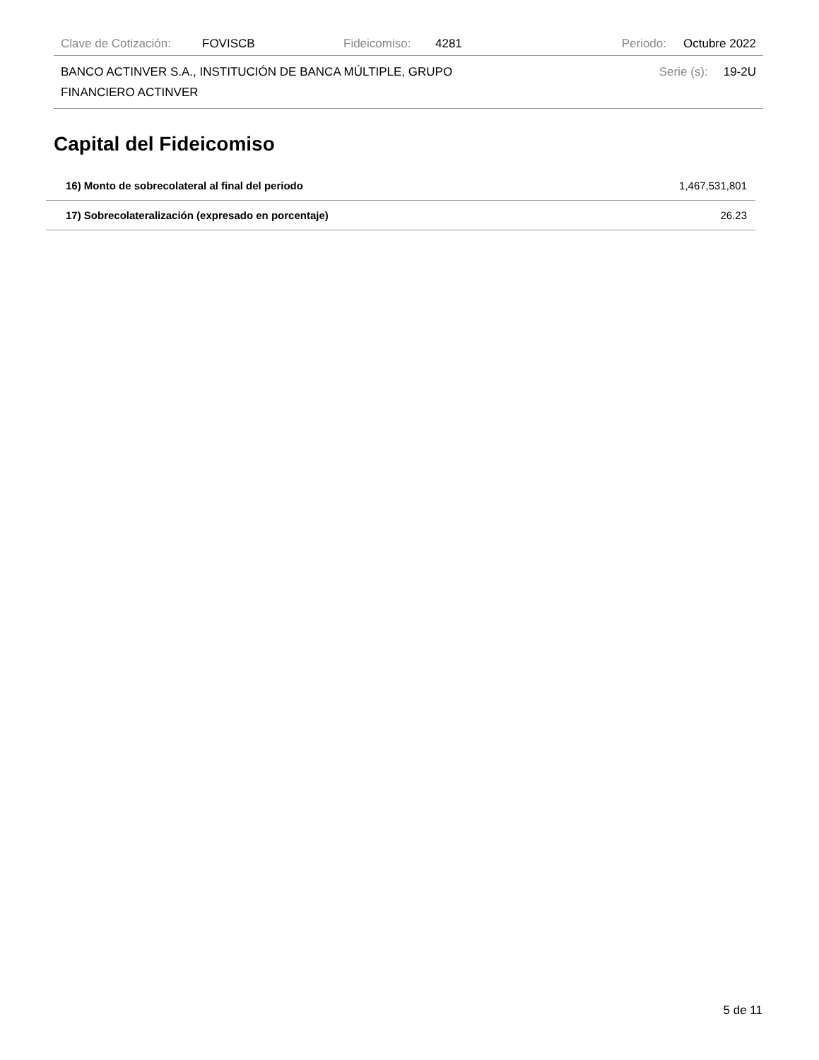Clave de Cotización: FOVISCB Fideicomiso: 4281 Periodo: Octubre 2022
BANCO ACTINVER S.A., INSTITUCIÓN DE BANCA MÚLTIPLE, GRUPO
FINANCIERO ACTINVER Serie (s): 19-2U
Capital del Fideicomiso
| 16) Monto de sobrecolateral al final del periodo | 1,467,531,801 |
| 17) Sobrecolateralización (expresado en porcentaje) | 26.23 |
5 de 11